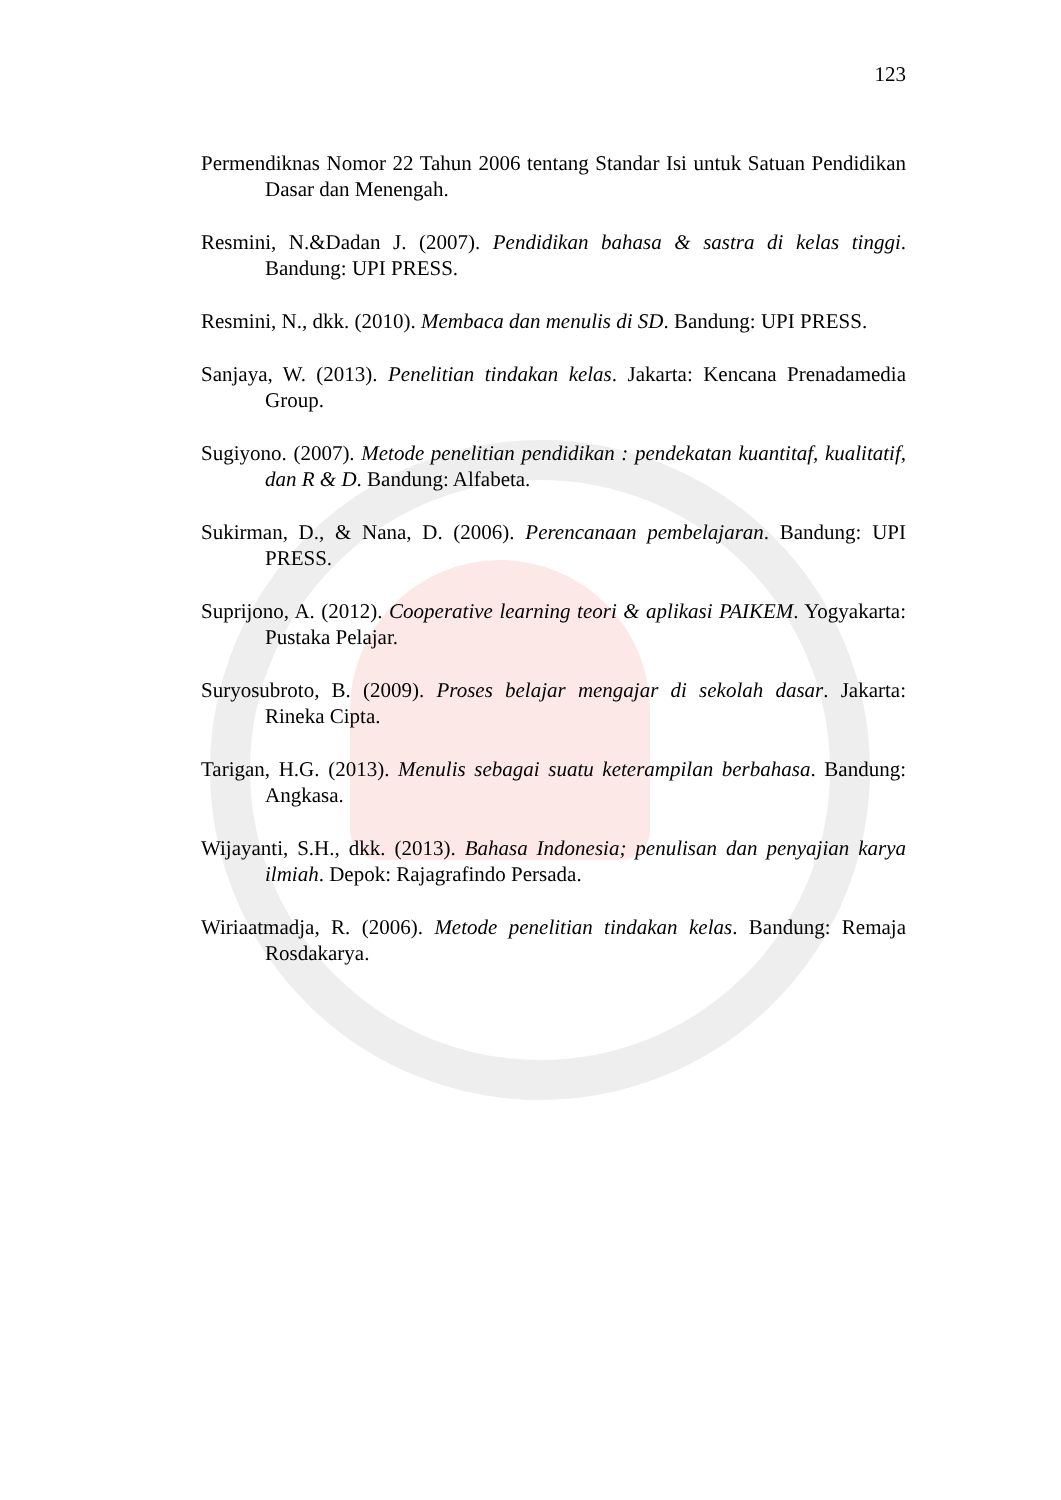123
Permendiknas Nomor 22 Tahun 2006 tentang Standar Isi untuk Satuan Pendidikan Dasar dan Menengah.
Resmini, N.&Dadan J. (2007). Pendidikan bahasa & sastra di kelas tinggi. Bandung: UPI PRESS.
Resmini, N., dkk. (2010). Membaca dan menulis di SD. Bandung: UPI PRESS.
Sanjaya, W. (2013). Penelitian tindakan kelas. Jakarta: Kencana Prenadamedia Group.
Sugiyono. (2007). Metode penelitian pendidikan : pendekatan kuantitaf, kualitatif, dan R & D. Bandung: Alfabeta.
Sukirman, D., & Nana, D. (2006). Perencanaan pembelajaran. Bandung: UPI PRESS.
Suprijono, A. (2012). Cooperative learning teori & aplikasi PAIKEM. Yogyakarta: Pustaka Pelajar.
Suryosubroto, B. (2009). Proses belajar mengajar di sekolah dasar. Jakarta: Rineka Cipta.
Tarigan, H.G. (2013). Menulis sebagai suatu keterampilan berbahasa. Bandung: Angkasa.
Wijayanti, S.H., dkk. (2013). Bahasa Indonesia; penulisan dan penyajian karya ilmiah. Depok: Rajagrafindo Persada.
Wiriaatmadja, R. (2006). Metode penelitian tindakan kelas. Bandung: Remaja Rosdakarya.